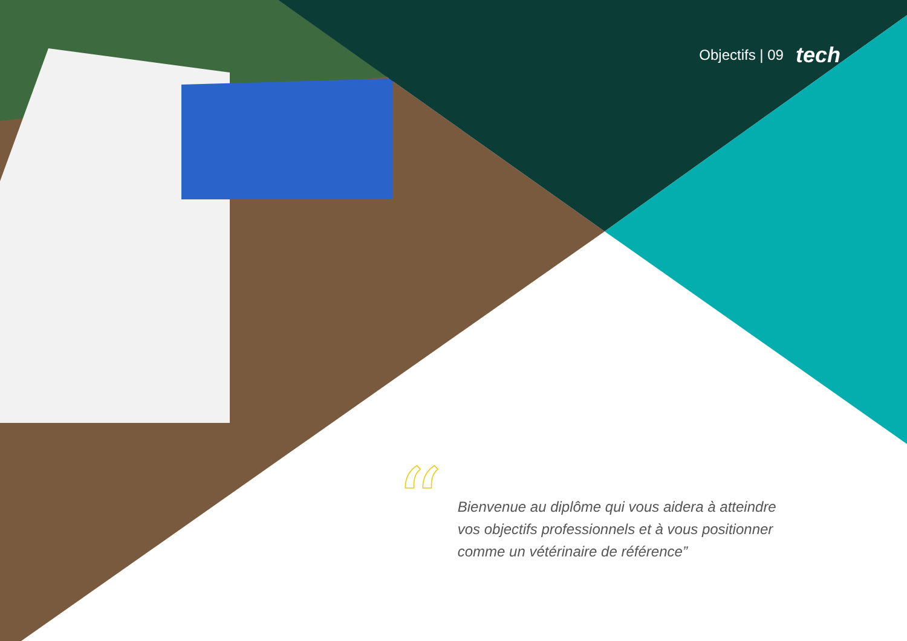Objectifs | 09 tech
“
Bienvenue au diplôme qui vous aidera à atteindre vos objectifs professionnels et à vous positionner comme un vétérinaire de référence”